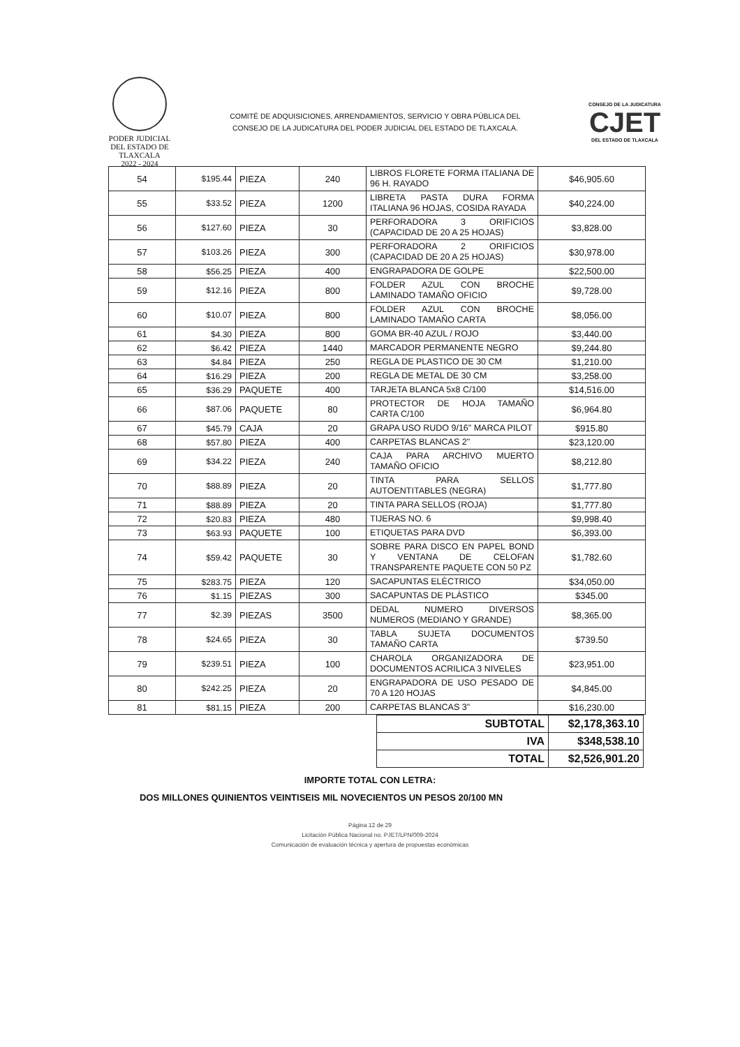PODER JUDICIAL
DEL ESTADO DE TLAXCALA
2022 - 2024
COMITÉ DE ADQUISICIONES, ARRENDAMIENTOS, SERVICIO Y OBRA PÚBLICA DEL
CONSEJO DE LA JUDICATURA DEL PODER JUDICIAL DEL ESTADO DE TLAXCALA.
CONSEJO DE LA JUDICATURA
CJET
DEL ESTADO DE TLAXCALA
| 54 | $195.44 | PIEZA | 240 | LIBROS FLORETE FORMA ITALIANA DE 96 H. RAYADO | $46,905.60 |
| 55 | $33.52 | PIEZA | 1200 | LIBRETA PASTA DURA FORMA ITALIANA 96 HOJAS, COSIDA RAYADA | $40,224.00 |
| 56 | $127.60 | PIEZA | 30 | PERFORADORA 3 ORIFICIOS (CAPACIDAD DE 20 A 25 HOJAS) | $3,828.00 |
| 57 | $103.26 | PIEZA | 300 | PERFORADORA 2 ORIFICIOS (CAPACIDAD DE 20 A 25 HOJAS) | $30,978.00 |
| 58 | $56.25 | PIEZA | 400 | ENGRAPADORA DE GOLPE | $22,500.00 |
| 59 | $12.16 | PIEZA | 800 | FOLDER AZUL CON BROCHE LAMINADO TAMAÑO OFICIO | $9,728.00 |
| 60 | $10.07 | PIEZA | 800 | FOLDER AZUL CON BROCHE LAMINADO TAMAÑO CARTA | $8,056.00 |
| 61 | $4.30 | PIEZA | 800 | GOMA BR-40 AZUL / ROJO | $3,440.00 |
| 62 | $6.42 | PIEZA | 1440 | MARCADOR PERMANENTE NEGRO | $9,244.80 |
| 63 | $4.84 | PIEZA | 250 | REGLA DE PLASTICO DE 30 CM | $1,210.00 |
| 64 | $16.29 | PIEZA | 200 | REGLA DE METAL DE 30 CM | $3,258.00 |
| 65 | $36.29 | PAQUETE | 400 | TARJETA BLANCA 5x8 C/100 | $14,516.00 |
| 66 | $87.06 | PAQUETE | 80 | PROTECTOR DE HOJA TAMAÑO CARTA C/100 | $6,964.80 |
| 67 | $45.79 | CAJA | 20 | GRAPA USO RUDO 9/16" MARCA PILOT | $915.80 |
| 68 | $57.80 | PIEZA | 400 | CARPETAS BLANCAS 2" | $23,120.00 |
| 69 | $34.22 | PIEZA | 240 | CAJA PARA ARCHIVO MUERTO TAMAÑO OFICIO | $8,212.80 |
| 70 | $88.89 | PIEZA | 20 | TINTA PARA SELLOS AUTOENTITABLES (NEGRA) | $1,777.80 |
| 71 | $88.89 | PIEZA | 20 | TINTA PARA SELLOS (ROJA) | $1,777.80 |
| 72 | $20.83 | PIEZA | 480 | TIJERAS NO. 6 | $9,998.40 |
| 73 | $63.93 | PAQUETE | 100 | ETIQUETAS PARA DVD | $6,393.00 |
| 74 | $59.42 | PAQUETE | 30 | SOBRE PARA DISCO EN PAPEL BOND Y VENTANA DE CELOFAN TRANSPARENTE PAQUETE CON 50 PZ | $1,782.60 |
| 75 | $283.75 | PIEZA | 120 | SACAPUNTAS ELÈCTRICO | $34,050.00 |
| 76 | $1.15 | PIEZAS | 300 | SACAPUNTAS DE PLÁSTICO | $345.00 |
| 77 | $2.39 | PIEZAS | 3500 | DEDAL NUMERO DIVERSOS NUMEROS (MEDIANO Y GRANDE) | $8,365.00 |
| 78 | $24.65 | PIEZA | 30 | TABLA SUJETA DOCUMENTOS TAMAÑO CARTA | $739.50 |
| 79 | $239.51 | PIEZA | 100 | CHAROLA ORGANIZADORA DE DOCUMENTOS ACRILICA 3 NIVELES | $23,951.00 |
| 80 | $242.25 | PIEZA | 20 | ENGRAPADORA DE USO PESADO DE 70 A 120 HOJAS | $4,845.00 |
| 81 | $81.15 | PIEZA | 200 | CARPETAS BLANCAS 3" | $16,230.00 |
| SUBTOTAL | $2,178,363.10 |
| IVA | $348,538.10 |
| TOTAL | $2,526,901.20 |
IMPORTE TOTAL CON LETRA:
DOS MILLONES QUINIENTOS VEINTISEIS MIL NOVECIENTOS UN PESOS 20/100 MN
Página 12 de 29
Licitación Pública Nacional no. PJET/LPN/009-2024
Comunicación de evaluación técnica y apertura de propuestas económicas